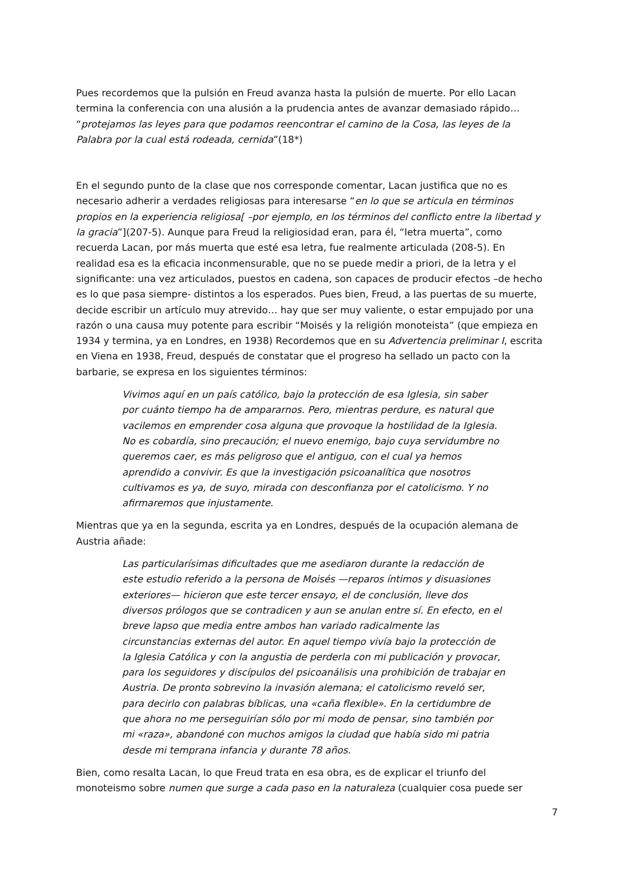Pues recordemos que la pulsión en Freud avanza hasta la pulsión de muerte. Por ello Lacan termina la conferencia con una alusión a la prudencia antes de avanzar demasiado rápido… “protejamos las leyes para que podamos reencontrar el camino de la Cosa, las leyes de la Palabra por la cual está rodeada, cernida”(18*)
En el segundo punto de la clase que nos corresponde comentar, Lacan justifica que no es necesario adherir a verdades religiosas para interesarse “en lo que se articula en términos propios en la experiencia religiosa[ –por ejemplo, en los términos del conflicto entre la libertad y la gracia”](207-5). Aunque para Freud la religiosidad eran, para él, “letra muerta”, como recuerda Lacan, por más muerta que esté esa letra, fue realmente articulada (208-5). En realidad esa es la eficacia inconmensurable, que no se puede medir a priori, de la letra y el significante: una vez articulados, puestos en cadena, son capaces de producir efectos –de hecho es lo que pasa siempre- distintos a los esperados. Pues bien, Freud, a las puertas de su muerte, decide escribir un artículo muy atrevido… hay que ser muy valiente, o estar empujado por una razón o una causa muy potente para escribir “Moisés y la religión monoteista” (que empieza en 1934 y termina, ya en Londres, en 1938) Recordemos que en su Advertencia preliminar I, escrita en Viena en 1938, Freud, después de constatar que el progreso ha sellado un pacto con la barbarie, se expresa en los siguientes términos:
Vivimos aquí en un país católico, bajo la protección de esa Iglesia, sin saber por cuánto tiempo ha de ampararnos. Pero, mientras perdure, es natural que vacilemos en emprender cosa alguna que provoque la hostilidad de la Iglesia. No es cobardía, sino precaución; el nuevo enemigo, bajo cuya servidumbre no queremos caer, es más peligroso que el antiguo, con el cual ya hemos aprendido a convivir. Es que la investigación psicoanalítica que nosotros cultivamos es ya, de suyo, mirada con desconfianza por el catolicismo. Y no afirmaremos que injustamente.
Mientras que ya en la segunda, escrita ya en Londres, después de la ocupación alemana de Austria añade:
Las particularísimas dificultades que me asediaron durante la redacción de este estudio referido a la persona de Moisés —reparos íntimos y disuasiones exteriores— hicieron que este tercer ensayo, el de conclusión, lleve dos diversos prólogos que se contradicen y aun se anulan entre sí. En efecto, en el breve lapso que media entre ambos han variado radicalmente las circunstancias externas del autor. En aquel tiempo vivía bajo la protección de la Iglesia Católica y con la angustia de perderla con mi publicación y provocar, para los seguidores y discípulos del psicoanálisis una prohibición de trabajar en Austria. De pronto sobrevino la invasión alemana; el catolicismo reveló ser, para decirlo con palabras bíblicas, una «caña flexible». En la certidumbre de que ahora no me perseguirían sólo por mi modo de pensar, sino también por mi «raza», abandoné con muchos amigos la ciudad que había sido mi patria desde mi temprana infancia y durante 78 años.
Bien, como resalta Lacan, lo que Freud trata en esa obra, es de explicar el triunfo del monoteismo sobre numen que surge a cada paso en la naturaleza (cualquier cosa puede ser
7